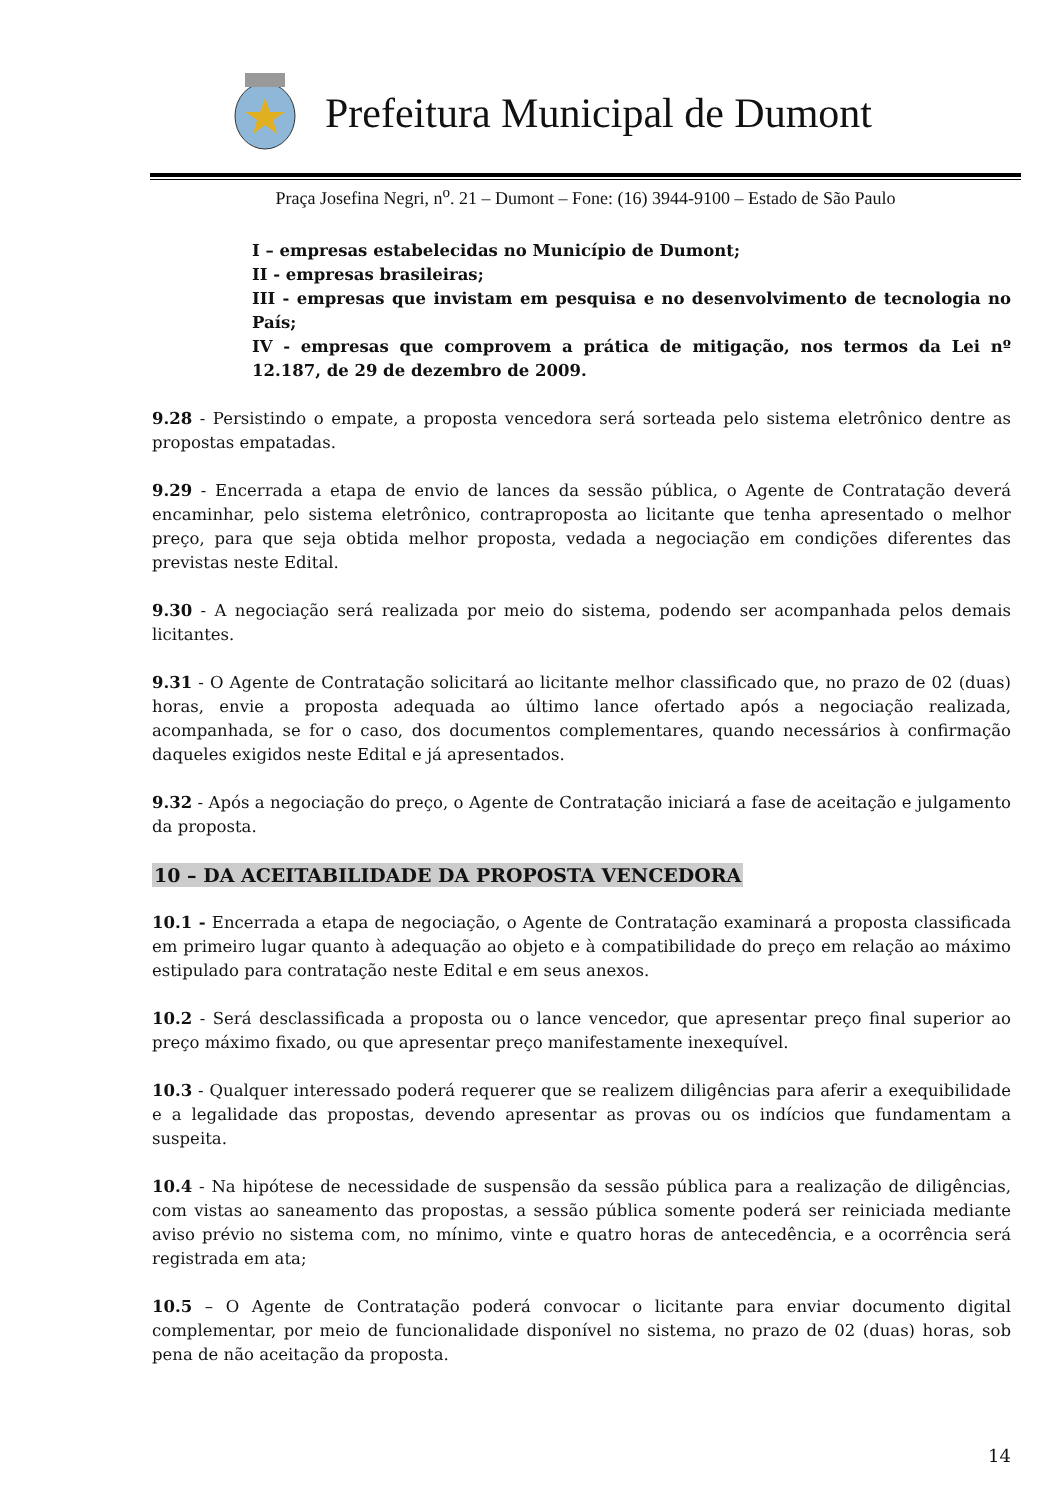Prefeitura Municipal de Dumont
Praça Josefina Negri, n<sup>o</sup>. 21 – Dumont – Fone: (16) 3944-9100 – Estado de São Paulo
I – empresas estabelecidas no Município de Dumont;
II - empresas brasileiras;
III - empresas que invistam em pesquisa e no desenvolvimento de tecnologia no País;
IV - empresas que comprovem a prática de mitigação, nos termos da Lei nº 12.187, de 29 de dezembro de 2009.
9.28 - Persistindo o empate, a proposta vencedora será sorteada pelo sistema eletrônico dentre as propostas empatadas.
9.29 - Encerrada a etapa de envio de lances da sessão pública, o Agente de Contratação deverá encaminhar, pelo sistema eletrônico, contraproposta ao licitante que tenha apresentado o melhor preço, para que seja obtida melhor proposta, vedada a negociação em condições diferentes das previstas neste Edital.
9.30 - A negociação será realizada por meio do sistema, podendo ser acompanhada pelos demais licitantes.
9.31 - O Agente de Contratação solicitará ao licitante melhor classificado que, no prazo de 02 (duas) horas, envie a proposta adequada ao último lance ofertado após a negociação realizada, acompanhada, se for o caso, dos documentos complementares, quando necessários à confirmação daqueles exigidos neste Edital e já apresentados.
9.32 - Após a negociação do preço, o Agente de Contratação iniciará a fase de aceitação e julgamento da proposta.
10 – DA ACEITABILIDADE DA PROPOSTA VENCEDORA
10.1 - Encerrada a etapa de negociação, o Agente de Contratação examinará a proposta classificada em primeiro lugar quanto à adequação ao objeto e à compatibilidade do preço em relação ao máximo estipulado para contratação neste Edital e em seus anexos.
10.2 - Será desclassificada a proposta ou o lance vencedor, que apresentar preço final superior ao preço máximo fixado, ou que apresentar preço manifestamente inexequível.
10.3 - Qualquer interessado poderá requerer que se realizem diligências para aferir a exequibilidade e a legalidade das propostas, devendo apresentar as provas ou os indícios que fundamentam a suspeita.
10.4 - Na hipótese de necessidade de suspensão da sessão pública para a realização de diligências, com vistas ao saneamento das propostas, a sessão pública somente poderá ser reiniciada mediante aviso prévio no sistema com, no mínimo, vinte e quatro horas de antecedência, e a ocorrência será registrada em ata;
10.5 – O Agente de Contratação poderá convocar o licitante para enviar documento digital complementar, por meio de funcionalidade disponível no sistema, no prazo de 02 (duas) horas, sob pena de não aceitação da proposta.
14